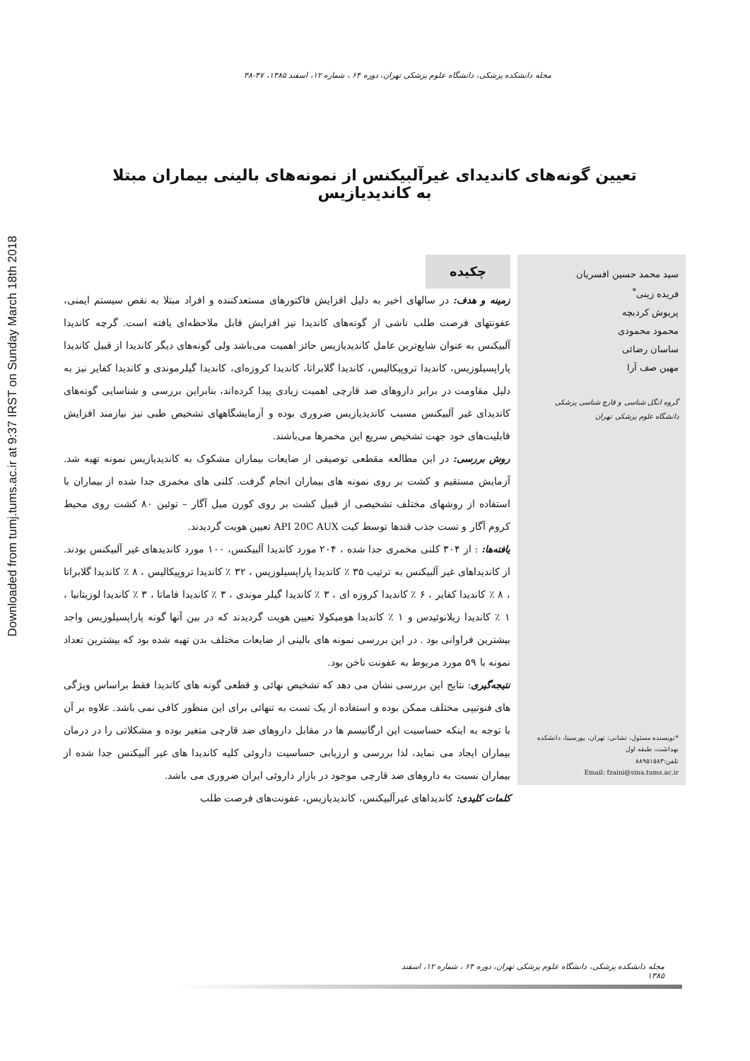Downloaded from tumj.tums.ac.ir at 9:37 IRST on Sunday March 18th 2018
مجله دانشکده پزشکی، دانشگاه علوم پزشکی تهران، دوره ۶۴ ، شماره ۱۲، اسفند ۱۳۸۵، ۴۷-۳۸
تعیین گونه‌های کاندیدای غیرآلبیکنس از نمونه‌های بالینی بیماران مبتلا به کاندیدیازیس
سید محمد حسین افسریان
فریده زینی<sup>*</sup>
پریوش کردبچه
محمود محمودی
ساسان رضائی
مهین صف آرا
گروه انگل شناسی و قارچ شناسی پزشکی
دانشگاه علوم پزشکی تهران
*نویسنده مسئول، نشانی: تهران، پورسینا، دانشکده بهداشت، طبقه اول
تلفن:۸۸۹۵۱۵۸۳
Email: fzaini@sina.tums.ac.ir
چکیده
زمینه و هدف: در سالهای اخیر به دلیل افزایش فاکتورهای مستعدکننده و افراد مبتلا به نقص سیستم ایمنی، عفونتهای فرصت طلب ناشی از گونه‌های کاندیدا نیز افزایش قابل ملاحظه‌ای یافته است. گرچه کاندیدا آلبیکنس به عنوان شایع‌ترین عامل کاندیدیازیس حائز اهمیت می‌باشد ولی گونه‌های دیگر کاندیدا از قبیل کاندیدا پاراپسیلوزیس، کاندیدا تروپیکالیس، کاندیدا گلابراتا، کاندیدا کروزه‌ای، کاندیدا گیلرموندی و کاندیدا کفایر نیز به دلیل مقاومت در برابر داروهای ضد قارچی اهمیت زیادی پیدا کرده‌اند، بنابراین بررسی و شناسایی گونه‌های کاندیدای غیر آلبیکنس مسبب کاندیدیازیس ضروری بوده و آزمایشگاههای تشخیص طبی نیز نیازمند افزایش قابلیت‌های خود جهت تشخیص سریع این مخمرها می‌باشند.
روش بررسی: در این مطالعه مقطعی توصیفی از ضایعات بیماران مشکوک به کاندیدیازیس نمونه تهیه شد. آزمایش مستقیم و کشت بر روی نمونه های بیماران انجام گرفت. کلنی های مخمری جدا شده از بیماران با استفاده از روشهای مختلف تشخیصی از قبیل کشت بر روی کورن میل آگار – توئین ۸۰ کشت روی محیط کروم آگار و تست جذب قندها توسط کیت API 20C AUX تعیین هویت گردیدند.
یافته‌ها: : از ۳۰۴ کلنی مخمری جدا شده ، ۲۰۴ مورد کاندیدا آلبیکنس، ۱۰۰ مورد کاندیدهای غیر آلبیکنس بودند. از کاندیداهای غیر آلبیکنس به ترتیب ۳۵ ٪ کاندیدا پاراپسیلوزیس ، ۳۲ ٪ کاندیدا تروپیکالیس ، ۸ ٪ کاندیدا گلابراتا ، ۸ ٪ کاندیدا کفایر ، ۶ ٪ کاندیدا کروزه ای ، ۳ ٪ کاندیدا گیلر موندی ، ۳ ٪ کاندیدا فاماتا ، ۳ ٪ کاندیدا لوزیتانیا ، ۱ ٪ کاندیدا زیلانوئیدس و ۱ ٪ کاندیدا هومیکولا تعیین هویت گردیدند که در بین آنها گونه پاراپسیلوزیس واجد بیشترین فراوانی بود . در این بررسی نمونه های بالینی از ضایعات مختلف بدن تهیه شده بود که بیشترین تعداد نمونه با ۵۹ مورد مربوط به عفونت ناخن بود.
نتیجه‌گیری: نتایج این بررسی نشان می دهد که تشخیص نهائی و قطعی گونه های کاندیدا فقط براساس ویژگی های فنوتیپی مختلف ممکن بوده و استفاده از یک تست به تنهائی برای این منظور کافی نمی باشد. علاوه بر آن با توجه به اینکه حساسیت این ارگانیسم ها در مقابل داروهای ضد قارچی متغیر بوده و مشکلاتی را در درمان بیماران ایجاد می نماید، لذا بررسی و ارزیابی حساسیت داروئی کلیه کاندیدا های غیر آلبیکنس جدا شده از بیماران نسبت به داروهای ضد قارچی موجود در بازار داروئی ایران ضروری می باشد.
کلمات کلیدی: کاندیداهای غیرآلبیکنس، کاندیدیازیس، عفونت‌های فرصت طلب
مجله دانشکده پزشکی، دانشگاه علوم پزشکی تهران، دوره ۶۴ ، شماره ۱۲، اسفند ۱۳۸۵